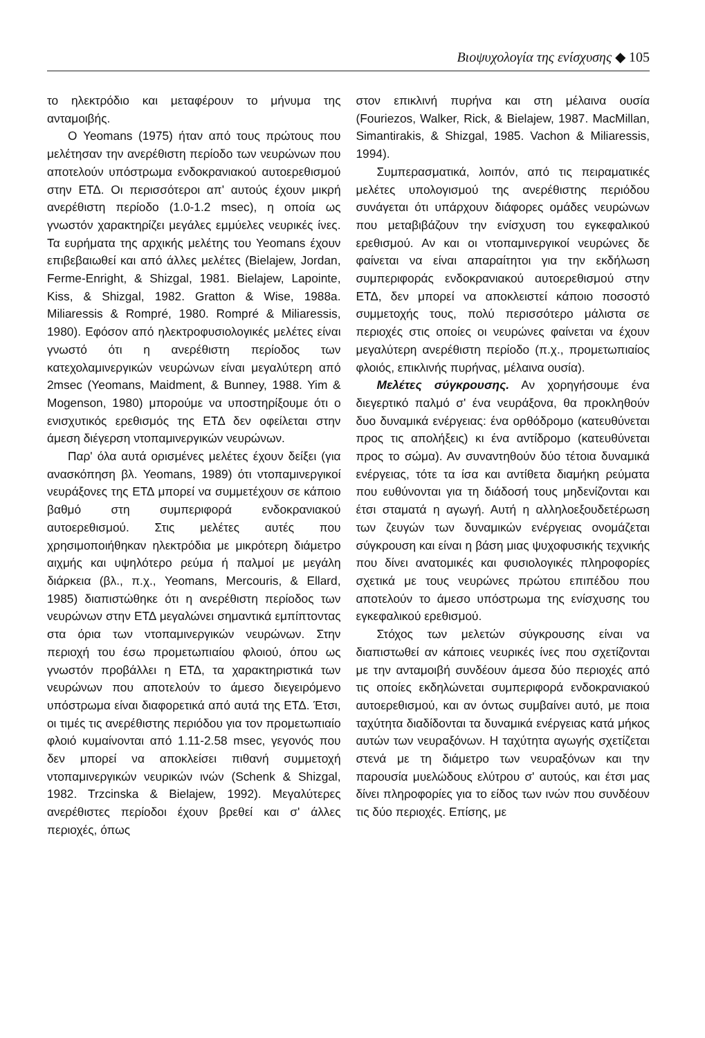Βιοψυχολογία της ενίσχυσης ◆ 105
το ηλεκτρόδιο και μεταφέρουν το μήνυμα της ανταμοιβής.
Ο Yeomans (1975) ήταν από τους πρώτους που μελέτησαν την ανερέθιστη περίοδο των νευρώνων που αποτελούν υπόστρωμα ενδοκρανιακού αυτοερεθισμού στην ΕΤΔ. Οι περισσότεροι απ' αυτούς έχουν μικρή ανερέθιστη περίοδο (1.0-1.2 msec), η οποία ως γνωστόν χαρακτηρίζει μεγάλες εμμύελες νευρικές ίνες. Τα ευρήματα της αρχικής μελέτης του Yeomans έχουν επιβεβαιωθεί και από άλλες μελέτες (Bielajew, Jordan, Ferme-Enright, & Shizgal, 1981. Bielajew, Lapointe, Kiss, & Shizgal, 1982. Gratton & Wise, 1988a. Miliaressis & Rompré, 1980. Rompré & Miliaressis, 1980). Εφόσον από ηλεκτροφυσιολογικές μελέτες είναι γνωστό ότι η ανερέθιστη περίοδος των κατεχολαμινεργικών νευρώνων είναι μεγαλύτερη από 2msec (Yeomans, Maidment, & Bunney, 1988. Yim & Mogenson, 1980) μπορούμε να υποστηρίξουμε ότι ο ενισχυτικός ερεθισμός της ΕΤΔ δεν οφείλεται στην άμεση διέγερση ντοπαμινεργικών νευρώνων.
Παρ' όλα αυτά ορισμένες μελέτες έχουν δείξει (για ανασκόπηση βλ. Yeomans, 1989) ότι ντοπαμινεργικοί νευράξονες της ΕΤΔ μπορεί να συμμετέχουν σε κάποιο βαθμό στη συμπεριφορά ενδοκρανιακού αυτοερεθισμού. Στις μελέτες αυτές που χρησιμοποιήθηκαν ηλεκτρόδια με μικρότερη διάμετρο αιχμής και υψηλότερο ρεύμα ή παλμοί με μεγάλη διάρκεια (βλ., π.χ., Yeomans, Mercouris, & Ellard, 1985) διαπιστώθηκε ότι η ανερέθιστη περίοδος των νευρώνων στην ΕΤΔ μεγαλώνει σημαντικά εμπίπτοντας στα όρια των ντοπαμινεργικών νευρώνων. Στην περιοχή του έσω προμετωπιαίου φλοιού, όπου ως γνωστόν προβάλλει η ΕΤΔ, τα χαρακτηριστικά των νευρώνων που αποτελούν το άμεσο διεγειρόμενο υπόστρωμα είναι διαφορετικά από αυτά της ΕΤΔ. Έτσι, οι τιμές τις ανερέθιστης περιόδου για τον προμετωπιαίο φλοιό κυμαίνονται από 1.11-2.58 msec, γεγονός που δεν μπορεί να αποκλείσει πιθανή συμμετοχή ντοπαμινεργικών νευρικών ινών (Schenk & Shizgal, 1982. Trzcinska & Bielajew, 1992). Μεγαλύτερες ανερέθιστες περίοδοι έχουν βρεθεί και σ' άλλες περιοχές, όπως
στον επικλινή πυρήνα και στη μέλαινα ουσία (Fouriezos, Walker, Rick, & Bielajew, 1987. MacMillan, Simantirakis, & Shizgal, 1985. Vachon & Miliaressis, 1994).
Συμπερασματικά, λοιπόν, από τις πειραματικές μελέτες υπολογισμού της ανερέθιστης περιόδου συνάγεται ότι υπάρχουν διάφορες ομάδες νευρώνων που μεταβιβάζουν την ενίσχυση του εγκεφαλικού ερεθισμού. Αν και οι ντοπαμινεργικοί νευρώνες δε φαίνεται να είναι απαραίτητοι για την εκδήλωση συμπεριφοράς ενδοκρανιακού αυτοερεθισμού στην ΕΤΔ, δεν μπορεί να αποκλειστεί κάποιο ποσοστό συμμετοχής τους, πολύ περισσότερο μάλιστα σε περιοχές στις οποίες οι νευρώνες φαίνεται να έχουν μεγαλύτερη ανερέθιστη περίοδο (π.χ., προμετωπιαίος φλοιός, επικλινής πυρήνας, μέλαινα ουσία).
Μελέτες σύγκρουσης. Αν χορηγήσουμε ένα διεγερτικό παλμό σ' ένα νευράξονα, θα προκληθούν δυο δυναμικά ενέργειας: ένα ορθόδρομο (κατευθύνεται προς τις απολήξεις) κι ένα αντίδρομο (κατευθύνεται προς το σώμα). Αν συναντηθούν δύο τέτοια δυναμικά ενέργειας, τότε τα ίσα και αντίθετα διαμήκη ρεύματα που ευθύνονται για τη διάδοσή τους μηδενίζονται και έτσι σταματά η αγωγή. Αυτή η αλληλοεξουδετέρωση των ζευγών των δυναμικών ενέργειας ονομάζεται σύγκρουση και είναι η βάση μιας ψυχοφυσικής τεχνικής που δίνει ανατομικές και φυσιολογικές πληροφορίες σχετικά με τους νευρώνες πρώτου επιπέδου που αποτελούν το άμεσο υπόστρωμα της ενίσχυσης του εγκεφαλικού ερεθισμού.
Στόχος των μελετών σύγκρουσης είναι να διαπιστωθεί αν κάποιες νευρικές ίνες που σχετίζονται με την ανταμοιβή συνδέουν άμεσα δύο περιοχές από τις οποίες εκδηλώνεται συμπεριφορά ενδοκρανιακού αυτοερεθισμού, και αν όντως συμβαίνει αυτό, με ποια ταχύτητα διαδίδονται τα δυναμικά ενέργειας κατά μήκος αυτών των νευραξόνων. Η ταχύτητα αγωγής σχετίζεται στενά με τη διάμετρο των νευραξόνων και την παρουσία μυελώδους ελύτρου σ' αυτούς, και έτσι μας δίνει πληροφορίες για το είδος των ινών που συνδέουν τις δύο περιοχές. Επίσης, με